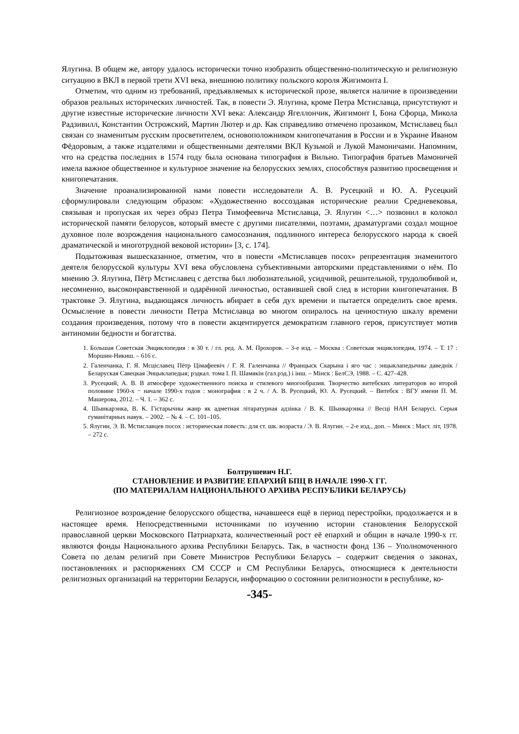Ялугина. В общем же, автору удалось исторически точно изобразить общественно-политическую и религиозную ситуацию в ВКЛ в первой трети XVI века, внешнюю политику польского короля Жигимонта I.
Отметим, что одним из требований, предъявляемых к исторической прозе, является наличие в произведении образов реальных исторических личностей. Так, в повести Э. Ялугина, кроме Петра Мстиславца, присутствуют и другие известные исторические личности XVI века: Александр Ягеллончик, Жигимонт I, Бона Сфорца, Микола Радзивилл, Константин Острожский, Мартин Лютер и др. Как справедливо отмечено прозаиком, Мстиславец был связан со знаменитым русским просветителем, основоположником книгопечатания в России и в Украине Иваном Фёдоровым, а также издателями и общественными деятелями ВКЛ Кузьмой и Лукой Мамоничами. Напомним, что на средства последних в 1574 году была основана типография в Вильно. Типография братьев Мамоничей имела важное общественное и культурное значение на белорусских землях, способствуя развитию просвещения и книгопечатания.
Значение проанализированной нами повести исследователи А. В. Русецкий и Ю. А. Русецкий сформулировали следующим образом: «Художественно воссоздавая исторические реалии Средневековья, связывая и пропуская их через образ Петра Тимофеевича Мстиславца, Э. Ялугин <…> позвонил в колокол исторической памяти белорусов, который вместе с другими писателями, поэтами, драматургами создал мощное духовное поле возрождения национального самосознания, подлинного интереса белорусского народа к своей драматической и многотрудной вековой истории» [3, с. 174].
Подытоживая вышесказанное, отметим, что в повести «Мстиславцев посох» репрезентация знаменитого деятеля белорусской культуры XVI века обусловлена субъективными авторскими представлениями о нём. По мнению Э. Ялугина, Пётр Мстиславец с детства был любознательной, усидчивой, решительной, трудолюбивой и, несомненно, высоконравственной и одарённой личностью, оставившей свой след в истории книгопечатания. В трактовке Э. Ялугина, выдающаяся личность вбирает в себя дух времени и пытается определить свое время. Осмысление в повести личности Петра Мстиславца во многом опиралось на ценностную шкалу времени создания произведения, потому что в повести акцентируется демократизм главного героя, присутствует мотив антиномии бедности и богатства.
1. Большая Советская Энциклопедия : в 30 т. / гл. ред. А. М. Прохоров. – 3-е изд. – Москва : Советская энциклопедия, 1974. – Т. 17 : Моршин-Никиш. – 616 с.
2. Галенчанка, Г. Я. Мсціславец Пётр Цімафеевіч / Г. Я. Галенчанка // Францыск Скарына і яго час : энцыклапедычны даведнік / Беларуская Савецкая Энцыклапедыя; рэдкал. тома І. П. Шамякін (гал.рэд.) і інш. – Мінск : БелСЭ, 1988. – С. 427–428.
3. Русецкий, А. В. В атмосфере художественного поиска и стилевого многообразия. Творчество витебских литераторов во второй половине 1960-х − начале 1990-х годов : монография : в 2 ч. / А. В. Русецкий, Ю. А. Русецкий. – Витебск : ВГУ имени П. М. Машерова, 2012. – Ч. 1. – 362 с.
4. Шынкарэнка, В. К. Гістарычны жанр як адметная літаратурная адзінка / В. К. Шынкарэнка // Весці НАН Беларусі. Серыя гуманітарных навук. – 2002. – № 4. – С. 101–105.
5. Ялугин, Э. В. Мстиславцев посох : историческая повесть: для ст. шк. возраста / Э. В. Ялугин. – 2-е изд., доп. – Минск : Маст. літ, 1978. – 272 с.
Болтрушевич Н.Г.
СТАНОВЛЕНИЕ И РАЗВИТИЕ ЕПАРХИЙ БПЦ В НАЧАЛЕ 1990-Х ГГ.
(ПО МАТЕРИАЛАМ НАЦИОНАЛЬНОГО АРХИВА РЕСПУБЛИКИ БЕЛАРУСЬ)
Религиозное возрождение белорусского общества, начавшееся ещё в период перестройки, продолжается и в настоящее время. Непосредственными источниками по изучению истории становления Белорусской православной церкви Московского Патриархата, количественный рост её епархий и общин в начале 1990-х гг. являются фонды Национального архива Республики Беларусь. Так, в частности фонд 136 – Уполномоченного Совета по делам религий при Совете Министров Республики Беларусь – содержит сведения о законах, постановлениях и распоряжениях СМ СССР и СМ Республики Беларусь, относящиеся к деятельности религиозных организаций на территории Беларуси, информацию о состоянии религиозности в республике, ко-
-345-